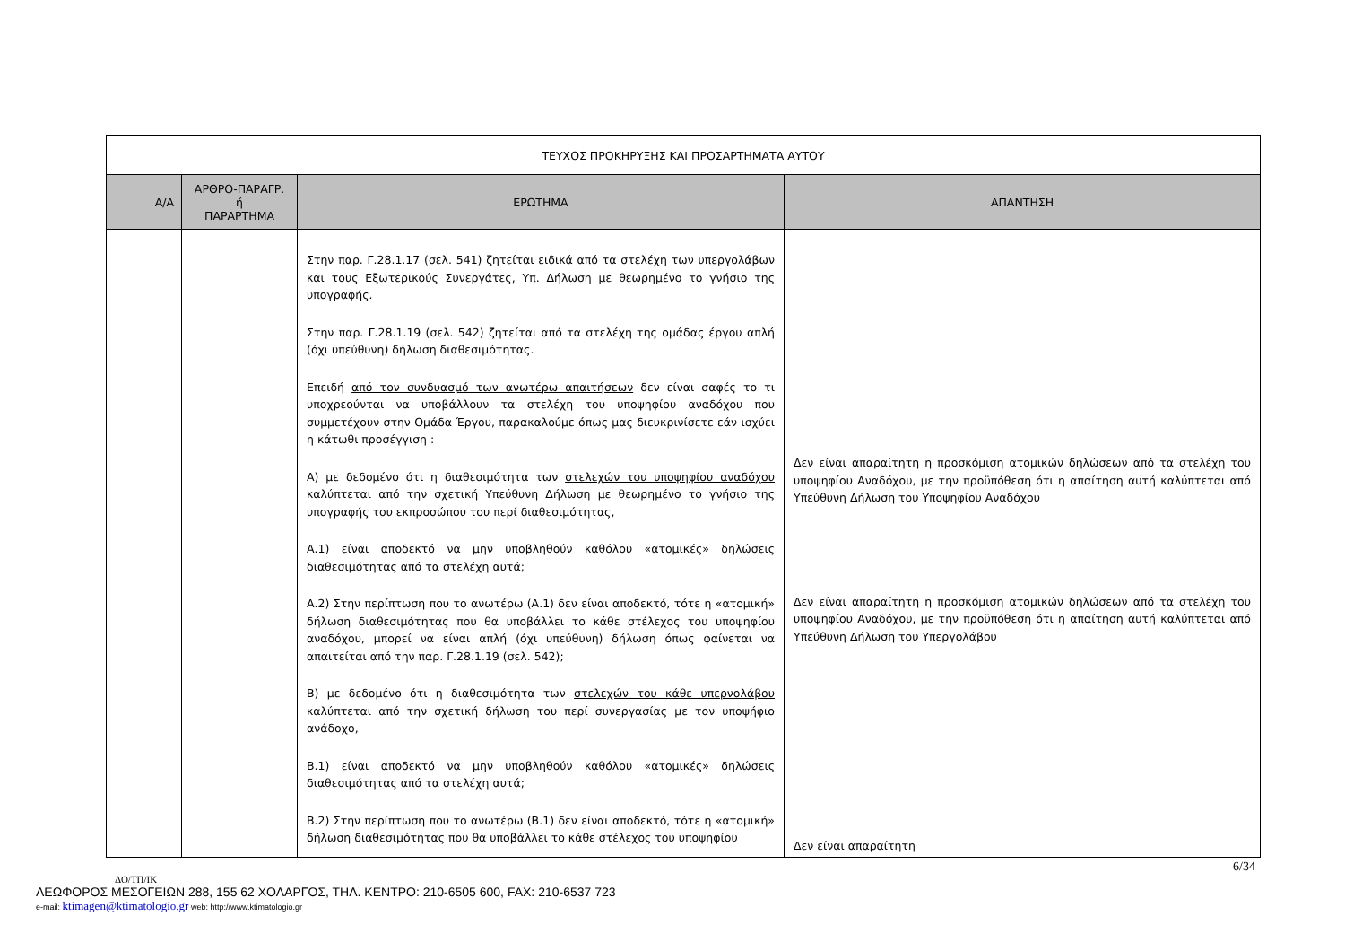| ΤΕΥΧΟΣ ΠΡΟΚΗΡΥΞΗΣ ΚΑΙ ΠΡΟΣΑΡΤΗΜΑΤΑ ΑΥΤΟΥ | | | |
| Α/Α | ΑΡΘΡΟ-ΠΑΡΑΓΡ. ή ΠΑΡΑΡΤΗΜΑ | ΕΡΩΤΗΜΑ | ΑΠΑΝΤΗΣΗ |
| | | Στην παρ. Γ.28.1.17 (σελ. 541) ζητείται ειδικά από τα στελέχη των υπεργολάβων και τους Εξωτερικούς Συνεργάτες, Υπ. Δήλωση με θεωρημένο το γνήσιο της υπογραφής. Στην παρ. Γ.28.1.19 (σελ. 542) ζητείται από τα στελέχη της ομάδας έργου απλή (όχι υπεύθυνη) δήλωση διαθεσιμότητας. Επειδή από τον συνδυασμό των ανωτέρω απαιτήσεων δεν είναι σαφές το τι υποχρεούνται να υποβάλλουν τα στελέχη του υποψηφίου αναδόχου που συμμετέχουν στην Ομάδα Έργου, παρακαλούμε όπως μας διευκρινίσετε εάν ισχύει η κάτωθι προσέγγιση : Α) με δεδομένο ότι η διαθεσιμότητα των στελεχών του υποψηφίου αναδόχου καλύπτεται από την σχετική Υπεύθυνη Δήλωση με θεωρημένο το γνήσιο της υπογραφής του εκπροσώπου του περί διαθεσιμότητας, Α.1) είναι αποδεκτό να μην υποβληθούν καθόλου «ατομικές» δηλώσεις διαθεσιμότητας από τα στελέχη αυτά; Α.2) Στην περίπτωση που το ανωτέρω (Α.1) δεν είναι αποδεκτό, τότε η «ατομική» δήλωση διαθεσιμότητας που θα υποβάλλει το κάθε στέλεχος του υποψηφίου αναδόχου, μπορεί να είναι απλή (όχι υπεύθυνη) δήλωση όπως φαίνεται να απαιτείται από την παρ. Γ.28.1.19 (σελ. 542); Β) με δεδομένο ότι η διαθεσιμότητα των στελεχών του κάθε υπερνολάβου καλύπτεται από την σχετική δήλωση του περί συνεργασίας με τον υποψήφιο ανάδοχο, Β.1) είναι αποδεκτό να μην υποβληθούν καθόλου «ατομικές» δηλώσεις διαθεσιμότητας από τα στελέχη αυτά; Β.2) Στην περίπτωση που το ανωτέρω (Β.1) δεν είναι αποδεκτό, τότε η «ατομική» δήλωση διαθεσιμότητας που θα υποβάλλει το κάθε στέλεχος του υποψηφίου | Δεν είναι απαραίτητη η προσκόμιση ατομικών δηλώσεων από τα στελέχη του υποψηφίου Αναδόχου, με την προϋπόθεση ότι η απαίτηση αυτή καλύπτεται από Υπεύθυνη Δήλωση του Υποψηφίου Αναδόχου Δεν είναι απαραίτητη η προσκόμιση ατομικών δηλώσεων από τα στελέχη του υποψηφίου Αναδόχου, με την προϋπόθεση ότι η απαίτηση αυτή καλύπτεται από Υπεύθυνη Δήλωση του Υπεργολάβου Δεν είναι απαραίτητη |
6/34
ΔΟ/ΤΠ/ΙΚ
ΛΕΩΦΟΡΟΣ ΜΕΣΟΓΕΙΩΝ 288, 155 62 ΧΟΛΑΡΓΟΣ, ΤΗΛ. ΚΕΝΤΡΟ: 210-6505 600, FAX: 210-6537 723
e-mail: ktimagen@ktimatologio.gr web: http://www.ktimatologio.gr